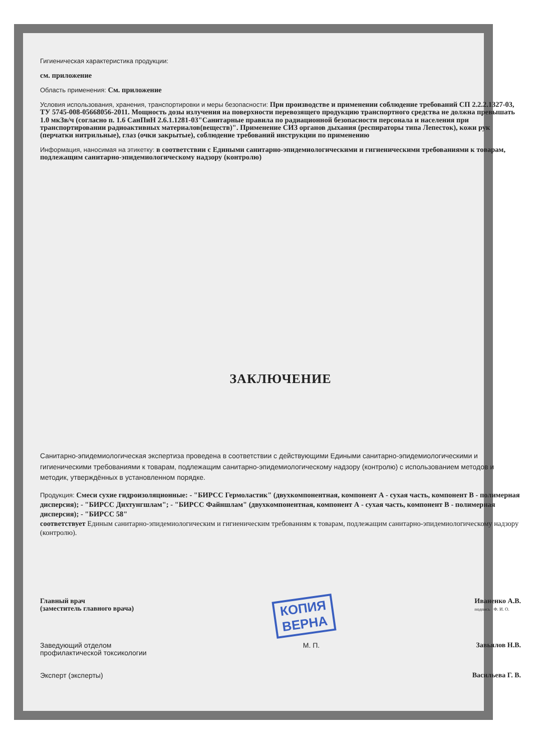Гигиеническая характеристика продукции:
см. приложение
Область применения: См. приложение
Условия использования, хранения, транспортировки и меры безопасности: При производстве и применении соблюдение требований СП 2.2.2.1327-03, ТУ 5745-008-05668056-2011. Мощность дозы излучения на поверхности перевозящего продукцию транспортного средства не должна превышать 1.0 мкЗв/ч (согласно п. 1.6 СанПиН 2.6.1.1281-03"Санитарные правила по радиационной безопасности персонала и населения при транспортировании радиоактивных материалов(веществ)". Применение СИЗ органов дыхания (респираторы типа Лепесток), кожи рук (перчатки нитрильные), глаз (очки закрытые), соблюдение требований инструкции по применению
Информация, наносимая на этикетку: в соответствии с Едиными санитарно-эпидемиологическими и гигиеническими требованиями к товарам, подлежащим санитарно-эпидемиологическому надзору (контролю)
ЗАКЛЮЧЕНИЕ
Санитарно-эпидемиологическая экспертиза проведена в соответствии с действующими Едиными санитарно-эпидемиологическими и гигиеническими требованиями к товарам, подлежащим санитарно-эпидемиологическому надзору (контролю) с использованием методов и методик, утверждённых в установленном порядке.
Продукция: Смеси сухие гидроизоляционные: - "БИРСС Гермоластик" (двухкомпонентная, компонент А - сухая часть, компонент В - полимерная дисперсия); - "БИРСС Дихтунгшлам"; - "БИРСС Файншлам" (двухкомпонентная, компонент А - сухая часть, компонент В - полимерная дисперсия); - "БИРСС 58"
соответствует Единым санитарно-эпидемиологическим и гигиеническим требованиям к товарам, подлежащим санитарно-эпидемиологическому надзору (контролю).
Главный врач
(заместитель главного врача) КОПИЯ
ВЕРНА Иваненко А.В.
подпись Ф. И. О.
Заведующий отделом
профилактической токсикологии М. П. Завьялов Н.В.
Эксперт (эксперты) Васильева Г. В.